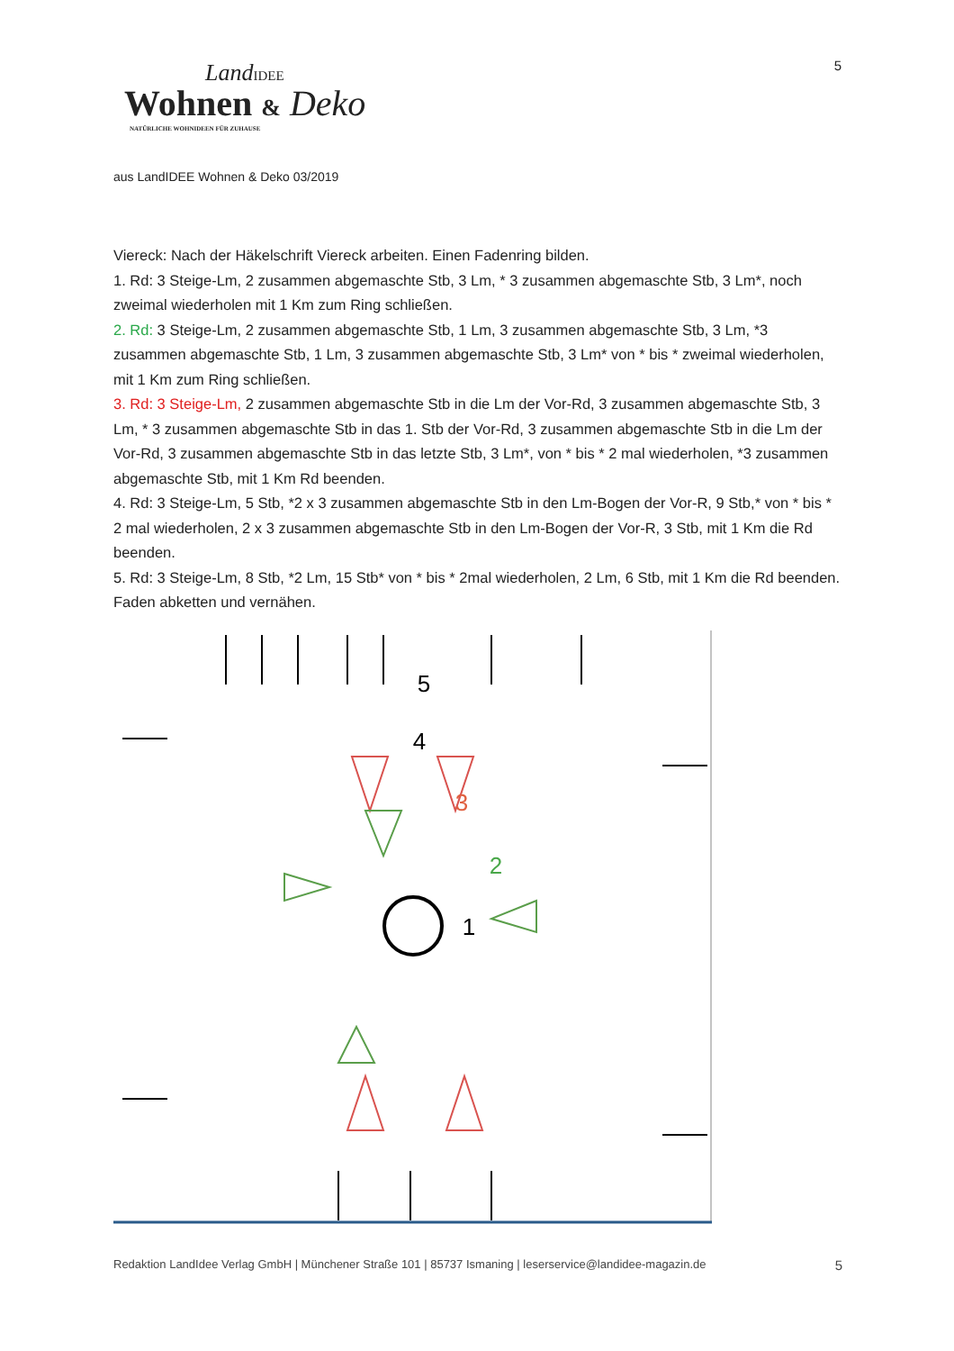5
LandIDEE
Wohnen & Deko
NATÜRLICHE WOHNIDEEN FÜR ZUHAUSE
aus LandIDEE Wohnen & Deko 03/2019
Viereck: Nach der Häkelschrift Viereck arbeiten. Einen Fadenring bilden.
1. Rd: 3 Steige-Lm, 2 zusammen abgemaschte Stb, 3 Lm, * 3 zusammen abgemaschte Stb, 3 Lm*, noch zweimal wiederholen mit 1 Km zum Ring schließen.
2. Rd: 3 Steige-Lm, 2 zusammen abgemaschte Stb, 1 Lm, 3 zusammen abgemaschte Stb, 3 Lm, *3 zusammen abgemaschte Stb, 1 Lm, 3 zusammen abgemaschte Stb, 3 Lm* von * bis * zweimal wiederholen, mit 1 Km zum Ring schließen.
3. Rd: 3 Steige-Lm, 2 zusammen abgemaschte Stb in die Lm der Vor-Rd, 3 zusammen abgemaschte Stb, 3 Lm, * 3 zusammen abgemaschte Stb in das 1. Stb der Vor-Rd, 3 zusammen abgemaschte Stb in die Lm der Vor-Rd, 3 zusammen abgemaschte Stb in das letzte Stb, 3 Lm*, von * bis * 2 mal wiederholen, *3 zusammen abgemaschte Stb, mit 1 Km Rd beenden.
4. Rd: 3 Steige-Lm, 5 Stb, *2 x 3 zusammen abgemaschte Stb in den Lm-Bogen der Vor-R, 9 Stb,* von * bis * 2 mal wiederholen, 2 x 3 zusammen abgemaschte Stb in den Lm-Bogen der Vor-R, 3 Stb, mit 1 Km die Rd beenden.
5. Rd: 3 Steige-Lm, 8 Stb, *2 Lm, 15 Stb* von * bis * 2mal wiederholen, 2 Lm, 6 Stb, mit 1 Km die Rd beenden. Faden abketten und vernähen.
5
4
3
2
1
Redaktion LandIdee Verlag GmbH | Münchener Straße 101 | 85737 Ismaning | leserservice@landidee-magazin.de 5